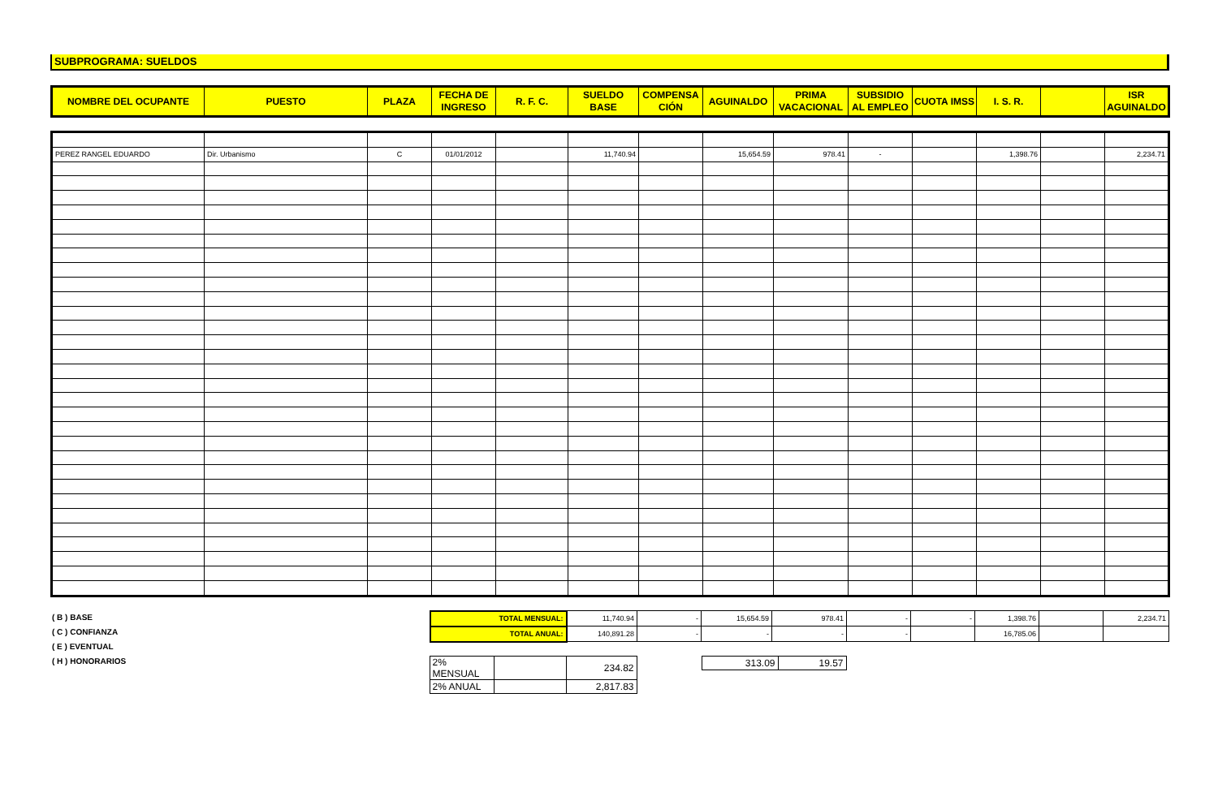SUBPROGRAMA: SUELDOS
| NOMBRE DEL OCUPANTE | PUESTO | PLAZA | FECHA DE INGRESO | R. F. C. | SUELDO BASE | COMPENSA CIÓN | AGUINALDO | PRIMA VACACIONAL | SUBSIDIO AL EMPLEO | CUOTA IMSS | I. S. R. | | ISR AGUINALDO |
| PEREZ RANGEL EDUARDO | Dir. Urbanismo | C | 01/01/2012 | | 11,740.94 | | 15,654.59 | 978.41 | - | | 1,398.76 | | 2,234.71 |
( B ) BASE
( C ) CONFIANZA
( E ) EVENTUAL
( H ) HONORARIOS
| TOTAL MENSUAL: | 11,740.94 | - | 15,654.59 | 978.41 | - | - | 1,398.76 | | 2,234.71 |
| TOTAL ANUAL: | 140,891.28 | - | - | - | - | | 16,785.06 | | |
| 2% MENSUAL | | 234.82 |
| 2% ANUAL | | 2,817.83 |
| 313.09 | 19.57 |